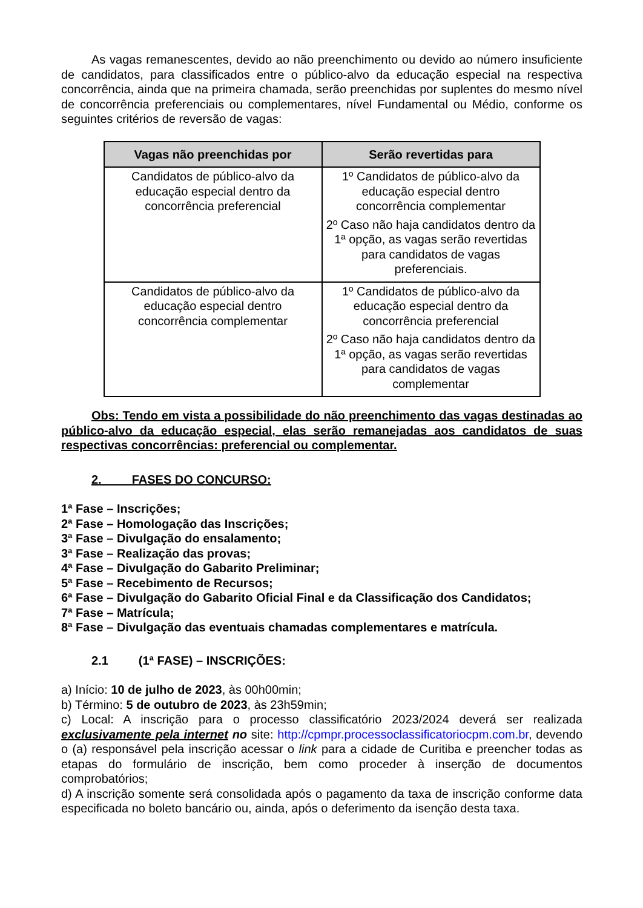As vagas remanescentes, devido ao não preenchimento ou devido ao número insuficiente de candidatos, para classificados entre o público-alvo da educação especial na respectiva concorrência, ainda que na primeira chamada, serão preenchidas por suplentes do mesmo nível de concorrência preferenciais ou complementares, nível Fundamental ou Médio, conforme os seguintes critérios de reversão de vagas:
| Vagas não preenchidas por | Serão revertidas para |
| --- | --- |
| Candidatos de público-alvo da educação especial dentro da concorrência preferencial | 1º Candidatos de público-alvo da educação especial dentro concorrência complementar 2º Caso não haja candidatos dentro da 1ª opção, as vagas serão revertidas para candidatos de vagas preferenciais. |
| Candidatos de público-alvo da educação especial dentro concorrência complementar | 1º Candidatos de público-alvo da educação especial dentro da concorrência preferencial 2º Caso não haja candidatos dentro da 1ª opção, as vagas serão revertidas para candidatos de vagas complementar |
Obs: Tendo em vista a possibilidade do não preenchimento das vagas destinadas ao público-alvo da educação especial, elas serão remanejadas aos candidatos de suas respectivas concorrências: preferencial ou complementar.
2. FASES DO CONCURSO:
1ª Fase – Inscrições;
2ª Fase – Homologação das Inscrições;
3ª Fase – Divulgação do ensalamento;
3ª Fase – Realização das provas;
4ª Fase – Divulgação do Gabarito Preliminar;
5ª Fase – Recebimento de Recursos;
6ª Fase – Divulgação do Gabarito Oficial Final e da Classificação dos Candidatos;
7ª Fase – Matrícula;
8ª Fase – Divulgação das eventuais chamadas complementares e matrícula.
2.1 (1ª FASE) – INSCRIÇÕES:
a) Início: 10 de julho de 2023, às 00h00min;
b) Término: 5 de outubro de 2023, às 23h59min;
c) Local: A inscrição para o processo classificatório 2023/2024 deverá ser realizada exclusivamente pela internet no site: http://cpmpr.processoclassificatoriocpm.com.br, devendo o (a) responsável pela inscrição acessar o link para a cidade de Curitiba e preencher todas as etapas do formulário de inscrição, bem como proceder à inserção de documentos comprobatórios;
d) A inscrição somente será consolidada após o pagamento da taxa de inscrição conforme data especificada no boleto bancário ou, ainda, após o deferimento da isenção desta taxa.